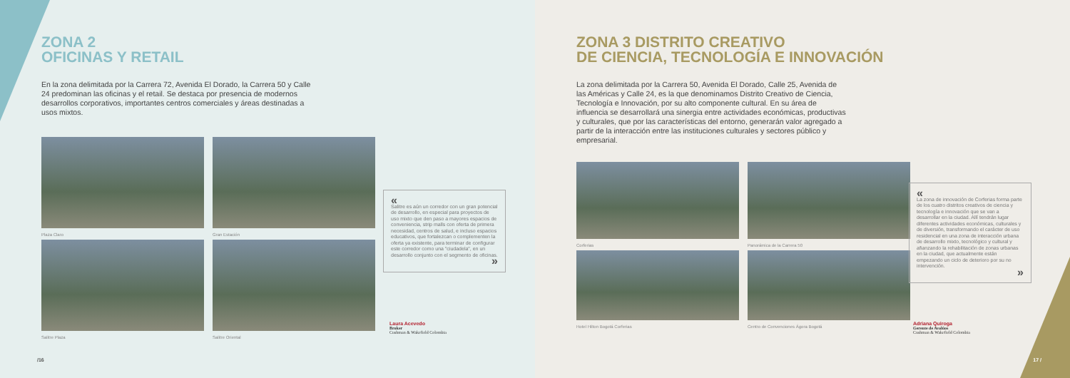ZONA 2
OFICINAS Y RETAIL
En la zona delimitada por la Carrera 72, Avenida El Dorado, la Carrera 50 y Calle 24 predominan las oficinas y el retail. Se destaca por presencia de modernos desarrollos corporativos, importantes centros comerciales y áreas destinadas a usos mixtos.
Plaza Claro
Gran Estación
Salitre Plaza
Salitre Oriental
«
Salitre es aún un corredor con un gran potencial de desarrollo, en especial para proyectos de uso mixto que den paso a mayores espacios de conveniencia, strip malls con oferta de primera necesidad, centros de salud, e incluso espacios educativos, que fortalezcan o complementen la oferta ya existente, para terminar de configurar este corredor como una "ciudadela", en un desarrollo conjunto con el segmento de oficinas.
»
Laura Acevedo
Broker
Cushman & Wakefield Colombia
/16
ZONA 3 DISTRITO CREATIVO
DE CIENCIA, TECNOLOGÍA E INNOVACIÓN
La zona delimitada por la Carrera 50, Avenida El Dorado, Calle 25, Avenida de las Américas y Calle 24, es la que denominamos Distrito Creativo de Ciencia, Tecnología e Innovación, por su alto componente cultural. En su área de influencia se desarrollará una sinergia entre actividades económicas, productivas y culturales, que por las características del entorno, generarán valor agregado a partir de la interacción entre las instituciones culturales y sectores público y empresarial.
Corferias
Panorámica de la Carrera 50
Hotel Hilton Bogotá Corferias
Centro de Convenciones Ágora Bogotá
«
La zona de innovación de Corferias forma parte de los cuatro distritos creativos de ciencia y tecnología e innovación que se van a desarrollar en la ciudad. Allí tendrán lugar diferentes actividades económicas, culturales y de diversión, transformando el carácter de uso residencial en una zona de interacción urbana de desarrollo mixto, tecnológico y cultural y afianzando la rehabilitación de zonas urbanas en la ciudad, que actualmente están empezando un ciclo de deterioro por su no intervención.
»
Adriana Quiroga
Gerente de Avalúos
Cushman & Wakefield Colombia
17 /